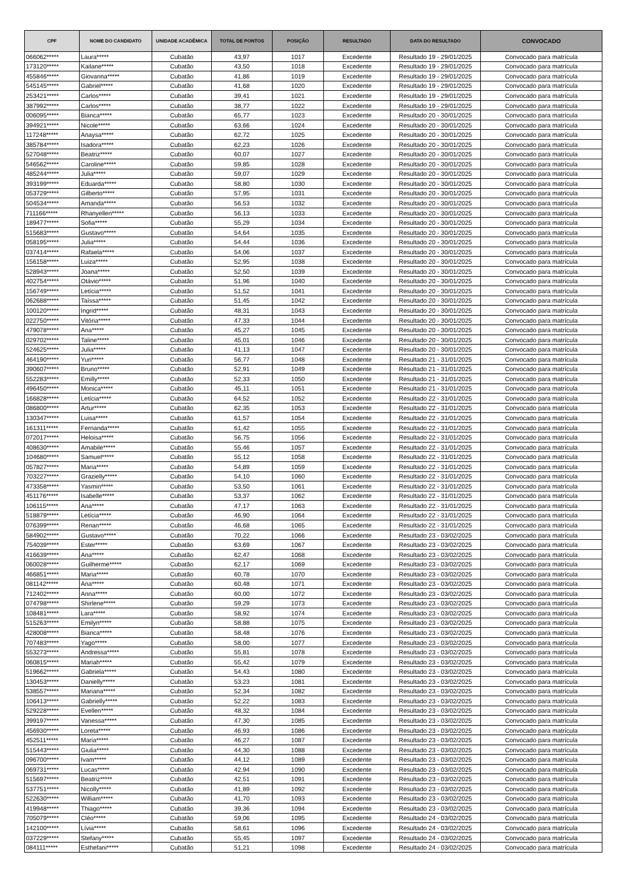| CPF | NOME DO CANDIDATO | UNIDADE ACADÊMICA | TOTAL DE PONTOS | POSIÇÃO | RESULTADO | DATA DO RESULTADO | CONVOCADO |
| --- | --- | --- | --- | --- | --- | --- | --- |
| 066062***** | Laura***** | Cubatão | 43,97 | 1017 | Excedente | Resultado 19 - 29/01/2025 | Convocado para matrícula |
| 173120***** | Kailane***** | Cubatão | 43,50 | 1018 | Excedente | Resultado 19 - 29/01/2025 | Convocado para matrícula |
| 455846***** | Giovanna***** | Cubatão | 41,86 | 1019 | Excedente | Resultado 19 - 29/01/2025 | Convocado para matrícula |
| 545145***** | Gabriel***** | Cubatão | 41,68 | 1020 | Excedente | Resultado 19 - 29/01/2025 | Convocado para matrícula |
| 253421***** | Carlos***** | Cubatão | 39,41 | 1021 | Excedente | Resultado 19 - 29/01/2025 | Convocado para matrícula |
| 387992***** | Carlos***** | Cubatão | 38,77 | 1022 | Excedente | Resultado 19 - 29/01/2025 | Convocado para matrícula |
| 006095***** | Bianca***** | Cubatão | 65,77 | 1023 | Excedente | Resultado 20 - 30/01/2025 | Convocado para matrícula |
| 394921***** | Nicole***** | Cubatão | 63,66 | 1024 | Excedente | Resultado 20 - 30/01/2025 | Convocado para matrícula |
| 117248***** | Anaysa***** | Cubatão | 62,72 | 1025 | Excedente | Resultado 20 - 30/01/2025 | Convocado para matrícula |
| 385784***** | Isadora***** | Cubatão | 62,23 | 1026 | Excedente | Resultado 20 - 30/01/2025 | Convocado para matrícula |
| 527048***** | Beatriz***** | Cubatão | 60,07 | 1027 | Excedente | Resultado 20 - 30/01/2025 | Convocado para matrícula |
| 546562***** | Caroline***** | Cubatão | 59,85 | 1028 | Excedente | Resultado 20 - 30/01/2025 | Convocado para matrícula |
| 485244***** | Julia***** | Cubatão | 59,07 | 1029 | Excedente | Resultado 20 - 30/01/2025 | Convocado para matrícula |
| 393199***** | Eduarda***** | Cubatão | 58,80 | 1030 | Excedente | Resultado 20 - 30/01/2025 | Convocado para matrícula |
| 053729***** | Gilberto***** | Cubatão | 57,95 | 1031 | Excedente | Resultado 20 - 30/01/2025 | Convocado para matrícula |
| 504534***** | Amanda***** | Cubatão | 56,53 | 1032 | Excedente | Resultado 20 - 30/01/2025 | Convocado para matrícula |
| 711166***** | Rhanyellen***** | Cubatão | 56,13 | 1033 | Excedente | Resultado 20 - 30/01/2025 | Convocado para matrícula |
| 189477***** | Sofia***** | Cubatão | 55,29 | 1034 | Excedente | Resultado 20 - 30/01/2025 | Convocado para matrícula |
| 515683***** | Gustavo***** | Cubatão | 54,64 | 1035 | Excedente | Resultado 20 - 30/01/2025 | Convocado para matrícula |
| 058195***** | Julia***** | Cubatão | 54,44 | 1036 | Excedente | Resultado 20 - 30/01/2025 | Convocado para matrícula |
| 037414***** | Rafaela***** | Cubatão | 54,06 | 1037 | Excedente | Resultado 20 - 30/01/2025 | Convocado para matrícula |
| 156158***** | Luiza***** | Cubatão | 52,95 | 1038 | Excedente | Resultado 20 - 30/01/2025 | Convocado para matrícula |
| 528943***** | Joana***** | Cubatão | 52,50 | 1039 | Excedente | Resultado 20 - 30/01/2025 | Convocado para matrícula |
| 402754***** | Otávio***** | Cubatão | 51,96 | 1040 | Excedente | Resultado 20 - 30/01/2025 | Convocado para matrícula |
| 156749***** | Letícia***** | Cubatão | 51,52 | 1041 | Excedente | Resultado 20 - 30/01/2025 | Convocado para matrícula |
| 062688***** | Taíssa***** | Cubatão | 51,45 | 1042 | Excedente | Resultado 20 - 30/01/2025 | Convocado para matrícula |
| 100120***** | Ingrid***** | Cubatão | 48,31 | 1043 | Excedente | Resultado 20 - 30/01/2025 | Convocado para matrícula |
| 022750***** | Vitória***** | Cubatão | 47,33 | 1044 | Excedente | Resultado 20 - 30/01/2025 | Convocado para matrícula |
| 479078***** | Ana***** | Cubatão | 45,27 | 1045 | Excedente | Resultado 20 - 30/01/2025 | Convocado para matrícula |
| 029702***** | Taline***** | Cubatão | 45,01 | 1046 | Excedente | Resultado 20 - 30/01/2025 | Convocado para matrícula |
| 524625***** | Julia***** | Cubatão | 41,13 | 1047 | Excedente | Resultado 20 - 30/01/2025 | Convocado para matrícula |
| 464190***** | Yuri***** | Cubatão | 56,77 | 1048 | Excedente | Resultado 21 - 31/01/2025 | Convocado para matrícula |
| 390607***** | Bruno***** | Cubatão | 52,91 | 1049 | Excedente | Resultado 21 - 31/01/2025 | Convocado para matrícula |
| 552283***** | Emilly***** | Cubatão | 52,33 | 1050 | Excedente | Resultado 21 - 31/01/2025 | Convocado para matrícula |
| 496450***** | Monica***** | Cubatão | 45,11 | 1051 | Excedente | Resultado 21 - 31/01/2025 | Convocado para matrícula |
| 166828***** | Letícia***** | Cubatão | 64,52 | 1052 | Excedente | Resultado 22 - 31/01/2025 | Convocado para matrícula |
| 086800***** | Artur***** | Cubatão | 62,35 | 1053 | Excedente | Resultado 22 - 31/01/2025 | Convocado para matrícula |
| 130347***** | Luisa***** | Cubatão | 61,57 | 1054 | Excedente | Resultado 22 - 31/01/2025 | Convocado para matrícula |
| 161311***** | Fernanda***** | Cubatão | 61,42 | 1055 | Excedente | Resultado 22 - 31/01/2025 | Convocado para matrícula |
| 072017***** | Heloisa***** | Cubatão | 56,75 | 1056 | Excedente | Resultado 22 - 31/01/2025 | Convocado para matrícula |
| 408630***** | Amabile***** | Cubatão | 55,46 | 1057 | Excedente | Resultado 22 - 31/01/2025 | Convocado para matrícula |
| 104680***** | Samuel***** | Cubatão | 55,12 | 1058 | Excedente | Resultado 22 - 31/01/2025 | Convocado para matrícula |
| 057827***** | Maria***** | Cubatão | 54,89 | 1059 | Excedente | Resultado 22 - 31/01/2025 | Convocado para matrícula |
| 703227***** | Grazielly***** | Cubatão | 54,10 | 1060 | Excedente | Resultado 22 - 31/01/2025 | Convocado para matrícula |
| 473358***** | Yasmin***** | Cubatão | 53,50 | 1061 | Excedente | Resultado 22 - 31/01/2025 | Convocado para matrícula |
| 451176***** | Isabelle***** | Cubatão | 53,37 | 1062 | Excedente | Resultado 22 - 31/01/2025 | Convocado para matrícula |
| 106115***** | Ana***** | Cubatão | 47,17 | 1063 | Excedente | Resultado 22 - 31/01/2025 | Convocado para matrícula |
| 518879***** | Letícia***** | Cubatão | 46,90 | 1064 | Excedente | Resultado 22 - 31/01/2025 | Convocado para matrícula |
| 076399***** | Renan***** | Cubatão | 46,68 | 1065 | Excedente | Resultado 22 - 31/01/2025 | Convocado para matrícula |
| 584902***** | Gustavo***** | Cubatão | 70,22 | 1066 | Excedente | Resultado 23 - 03/02/2025 | Convocado para matrícula |
| 754039***** | Ester***** | Cubatão | 63,69 | 1067 | Excedente | Resultado 23 - 03/02/2025 | Convocado para matrícula |
| 416639***** | Ana***** | Cubatão | 62,47 | 1068 | Excedente | Resultado 23 - 03/02/2025 | Convocado para matrícula |
| 060028***** | Guilherme***** | Cubatão | 62,17 | 1069 | Excedente | Resultado 23 - 03/02/2025 | Convocado para matrícula |
| 466851***** | Maria***** | Cubatão | 60,78 | 1070 | Excedente | Resultado 23 - 03/02/2025 | Convocado para matrícula |
| 081142***** | Ana***** | Cubatão | 60,48 | 1071 | Excedente | Resultado 23 - 03/02/2025 | Convocado para matrícula |
| 712402***** | Anna***** | Cubatão | 60,00 | 1072 | Excedente | Resultado 23 - 03/02/2025 | Convocado para matrícula |
| 074798***** | Shirlene***** | Cubatão | 59,29 | 1073 | Excedente | Resultado 23 - 03/02/2025 | Convocado para matrícula |
| 108481***** | Lara***** | Cubatão | 58,92 | 1074 | Excedente | Resultado 23 - 03/02/2025 | Convocado para matrícula |
| 515263***** | Emilyn***** | Cubatão | 58,88 | 1075 | Excedente | Resultado 23 - 03/02/2025 | Convocado para matrícula |
| 428008***** | Bianca***** | Cubatão | 58,48 | 1076 | Excedente | Resultado 23 - 03/02/2025 | Convocado para matrícula |
| 707483***** | Yago***** | Cubatão | 58,00 | 1077 | Excedente | Resultado 23 - 03/02/2025 | Convocado para matrícula |
| 553273***** | Andressa***** | Cubatão | 55,81 | 1078 | Excedente | Resultado 23 - 03/02/2025 | Convocado para matrícula |
| 060815***** | Mariah***** | Cubatão | 55,42 | 1079 | Excedente | Resultado 23 - 03/02/2025 | Convocado para matrícula |
| 519662***** | Gabriela***** | Cubatão | 54,43 | 1080 | Excedente | Resultado 23 - 03/02/2025 | Convocado para matrícula |
| 130453***** | Danielly***** | Cubatão | 53,23 | 1081 | Excedente | Resultado 23 - 03/02/2025 | Convocado para matrícula |
| 538557***** | Mariana***** | Cubatão | 52,34 | 1082 | Excedente | Resultado 23 - 03/02/2025 | Convocado para matrícula |
| 106413***** | Gabrielly***** | Cubatão | 52,22 | 1083 | Excedente | Resultado 23 - 03/02/2025 | Convocado para matrícula |
| 529228***** | Evellen***** | Cubatão | 48,32 | 1084 | Excedente | Resultado 23 - 03/02/2025 | Convocado para matrícula |
| 399197***** | Vanessa***** | Cubatão | 47,30 | 1085 | Excedente | Resultado 23 - 03/02/2025 | Convocado para matrícula |
| 456930***** | Loreta***** | Cubatão | 46,93 | 1086 | Excedente | Resultado 23 - 03/02/2025 | Convocado para matrícula |
| 452511***** | Maria***** | Cubatão | 46,27 | 1087 | Excedente | Resultado 23 - 03/02/2025 | Convocado para matrícula |
| 515443***** | Giulia***** | Cubatão | 44,30 | 1088 | Excedente | Resultado 23 - 03/02/2025 | Convocado para matrícula |
| 096700***** | Ivam***** | Cubatão | 44,12 | 1089 | Excedente | Resultado 23 - 03/02/2025 | Convocado para matrícula |
| 069731***** | Lucas***** | Cubatão | 42,94 | 1090 | Excedente | Resultado 23 - 03/02/2025 | Convocado para matrícula |
| 515697***** | Beatriz***** | Cubatão | 42,51 | 1091 | Excedente | Resultado 23 - 03/02/2025 | Convocado para matrícula |
| 537751***** | Nicolly***** | Cubatão | 41,89 | 1092 | Excedente | Resultado 23 - 03/02/2025 | Convocado para matrícula |
| 522630***** | William***** | Cubatão | 41,70 | 1093 | Excedente | Resultado 23 - 03/02/2025 | Convocado para matrícula |
| 419948***** | Thiago***** | Cubatão | 39,36 | 1094 | Excedente | Resultado 23 - 03/02/2025 | Convocado para matrícula |
| 705079***** | Cléo***** | Cubatão | 59,06 | 1095 | Excedente | Resultado 24 - 03/02/2025 | Convocado para matrícula |
| 142100***** | Lívia***** | Cubatão | 58,61 | 1096 | Excedente | Resultado 24 - 03/02/2025 | Convocado para matrícula |
| 037229***** | Stefany***** | Cubatão | 55,45 | 1097 | Excedente | Resultado 24 - 03/02/2025 | Convocado para matrícula |
| 084111***** | Esthefani***** | Cubatão | 51,21 | 1098 | Excedente | Resultado 24 - 03/02/2025 | Convocado para matrícula |